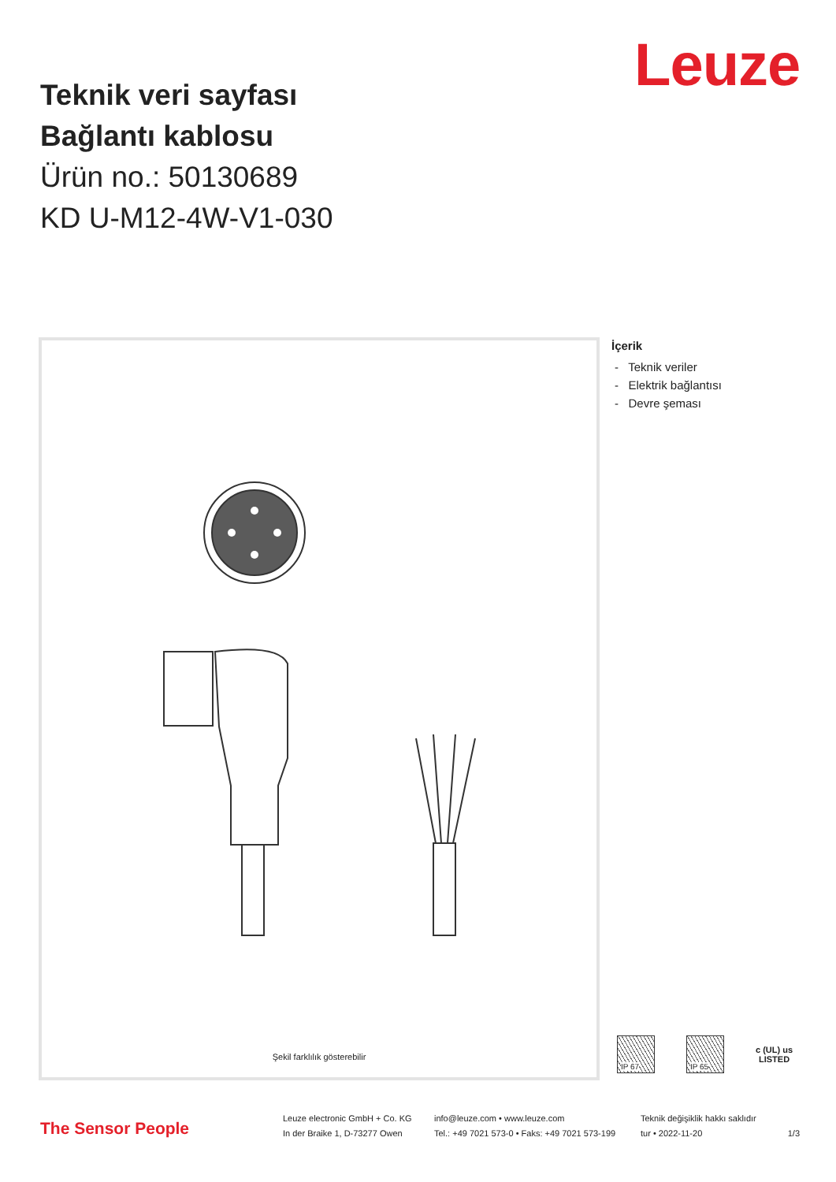Leuze
Teknik veri sayfası
Bağlantı kablosu
Ürün no.: 50130689
KD U-M12-4W-V1-030
Şekil farklılık gösterebilir
İçerik
- Teknik veriler
- Elektrik bağlantısı
- Devre şeması
IP 67 IP 65
c (UL) us
LISTED
The Sensor People
Leuze electronic GmbH + Co. KG
In der Braike 1, D-73277 Owen
info@leuze.com • www.leuze.com
Tel.: +49 7021 573-0 • Faks: +49 7021 573-199
Teknik değişiklik hakkı saklıdır
tur • 2022-11-20
1/3